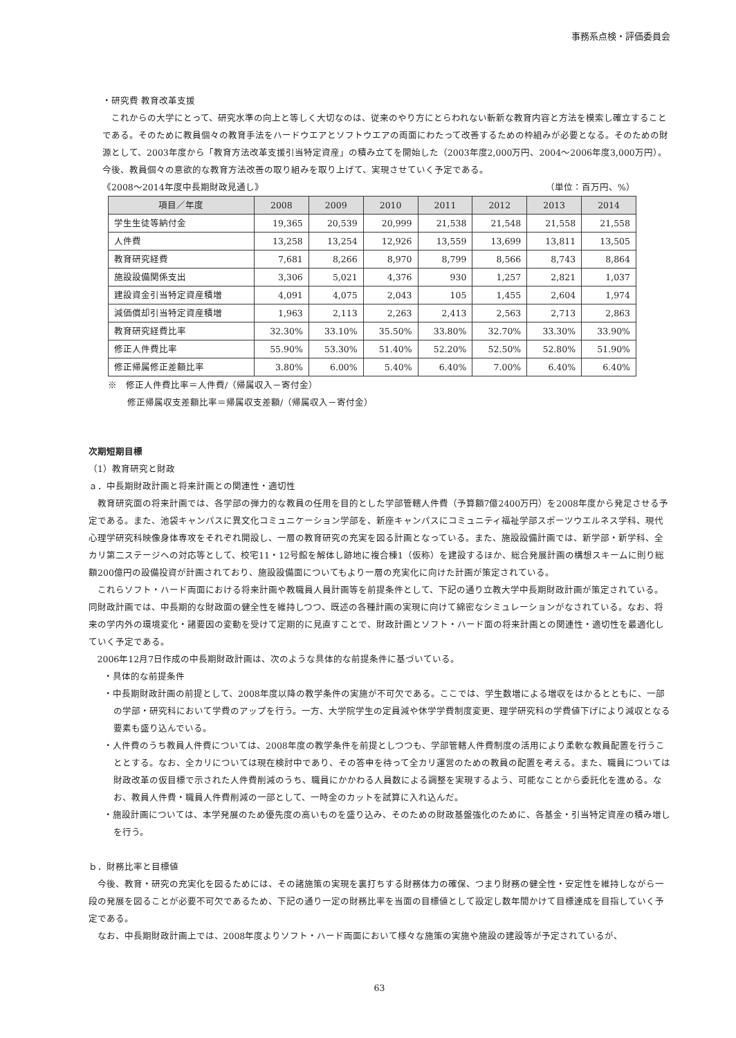事務系点検・評価委員会
・研究費 教育改革支援
これからの大学にとって、研究水準の向上と等しく大切なのは、従来のやり方にとらわれない斬新な教育内容と方法を模索し確立することである。そのために教員個々の教育手法をハードウエアとソフトウエアの両面にわたって改善するための枠組みが必要となる。そのための財源として、2003年度から「教育方法改革支援引当特定資産」の積み立てを開始した（2003年度2,000万円、2004～2006年度3,000万円）。今後、教員個々の意欲的な教育方法改善の取り組みを取り上げて、実現させていく予定である。
《2008～2014年度中長期財政見通し》 （単位：百万円、%）
| 項目／年度 | 2008 | 2009 | 2010 | 2011 | 2012 | 2013 | 2014 |
| --- | --- | --- | --- | --- | --- | --- | --- |
| 学生生徒等納付金 | 19,365 | 20,539 | 20,999 | 21,538 | 21,548 | 21,558 | 21,558 |
| 人件費 | 13,258 | 13,254 | 12,926 | 13,559 | 13,699 | 13,811 | 13,505 |
| 教育研究経費 | 7,681 | 8,266 | 8,970 | 8,799 | 8,566 | 8,743 | 8,864 |
| 施設設備関係支出 | 3,306 | 5,021 | 4,376 | 930 | 1,257 | 2,821 | 1,037 |
| 建設資金引当特定資産積増 | 4,091 | 4,075 | 2,043 | 105 | 1,455 | 2,604 | 1,974 |
| 減価償却引当特定資産積増 | 1,963 | 2,113 | 2,263 | 2,413 | 2,563 | 2,713 | 2,863 |
| 教育研究経費比率 | 32.30% | 33.10% | 35.50% | 33.80% | 32.70% | 33.30% | 33.90% |
| 修正人件費比率 | 55.90% | 53.30% | 51.40% | 52.20% | 52.50% | 52.80% | 51.90% |
| 修正帰属修正差額比率 | 3.80% | 6.00% | 5.40% | 6.40% | 7.00% | 6.40% | 6.40% |
※　修正人件費比率＝人件費/（帰属収入－寄付金）
修正帰属収支差額比率＝帰属収支差額/（帰属収入－寄付金）
次期短期目標
（1）教育研究と財政
ａ．中長期財政計画と将来計画との関連性・適切性
教育研究面の将来計画では、各学部の弾力的な教員の任用を目的とした学部管轄人件費（予算額7億2400万円）を2008年度から発足させる予定である。また、池袋キャンパスに異文化コミュニケーション学部を、新座キャンパスにコミュニティ福祉学部スポーツウエルネス学科、現代心理学研究科映像身体専攻をそれぞれ開設し、一層の教育研究の充実を図る計画となっている。また、施設設備計画では、新学部・新学科、全カリ第二ステージへの対応等として、校宅11・12号館を解体し跡地に複合棟1（仮称）を建設するほか、総合発展計画の構想スキームに則り総額200億円の設備投資が計画されており、施設設備面についてもより一層の充実化に向けた計画が策定されている。
これらソフト・ハード両面における将来計画や教職員人員計画等を前提条件として、下記の通り立教大学中長期財政計画が策定されている。同財政計画では、中長期的な財政面の健全性を維持しつつ、既述の各種計画の実現に向けて綿密なシミュレーションがなされている。なお、将来の学内外の環境変化・諸要因の変動を受けて定期的に見直すことで、財政計画とソフト・ハード面の将来計画との関連性・適切性を最適化していく予定である。
2006年12月7日作成の中長期財政計画は、次のような具体的な前提条件に基づいている。
・具体的な前提条件
・中長期財政計画の前提として、2008年度以降の教学条件の実施が不可欠である。ここでは、学生数増による増収をはかるとともに、一部の学部・研究科において学費のアップを行う。一方、大学院学生の定員減や休学学費制度変更、理学研究科の学費値下げにより減収となる要素も盛り込んでいる。
・人件費のうち教員人件費については、2008年度の教学条件を前提としつつも、学部管轄人件費制度の活用により柔軟な教員配置を行うこととする。なお、全カリについては現在検討中であり、その答申を待って全カリ運営のための教員の配置を考える。また、職員については財政改革の仮目標で示された人件費削減のうち、職員にかかわる人員数による調整を実現するよう、可能なことから委託化を進める。なお、教員人件費・職員人件費削減の一部として、一時金のカットを試算に入れ込んだ。
・施設計画については、本学発展のため優先度の高いものを盛り込み、そのための財政基盤強化のために、各基金・引当特定資産の積み増しを行う。
ｂ．財務比率と目標値
今後、教育・研究の充実化を図るためには、その諸施策の実現を裏打ちする財務体力の確保、つまり財務の健全性・安定性を維持しながら一段の発展を図ることが必要不可欠であるため、下記の通り一定の財務比率を当面の目標値として設定し数年間かけて目標達成を目指していく予定である。
なお、中長期財政計画上では、2008年度よりソフト・ハード両面において様々な施策の実施や施設の建設等が予定されているが、
63